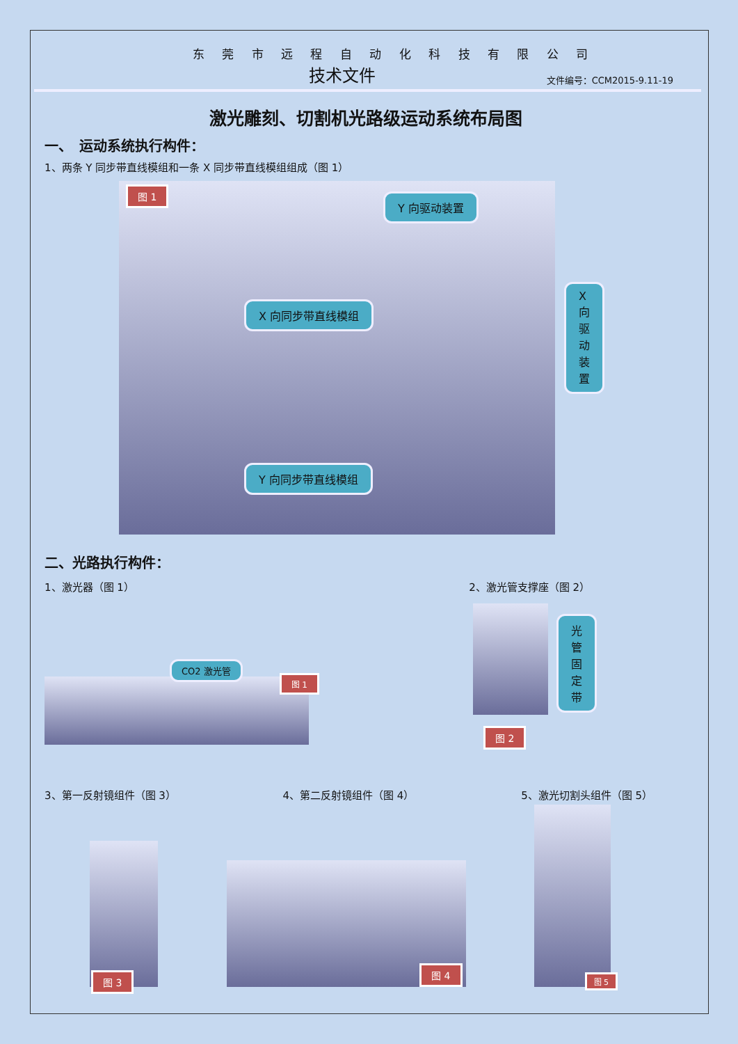东 莞 市 远 程 自 动 化 科 技 有 限 公 司
技术文件 文件编号：CCM2015-9.11-19
激光雕刻、切割机光路级运动系统布局图
一、　运动系统执行构件：
1、两条 Y 同步带直线模组和一条 X 同步带直线模组组成（图 1）
图 1
Y 向驱动装置
X 向同步带直线模组
Y 向同步带直线模组
X 向驱动装置
二、光路执行构件：
1、激光器（图 1） 2、激光管支撑座（图 2）
CO2 激光管
图 1
光管
固定带
图 2
3、第一反射镜组件（图 3） 4、第二反射镜组件（图 4） 5、激光切割头组件（图 5）
图 3
图 4
图 5